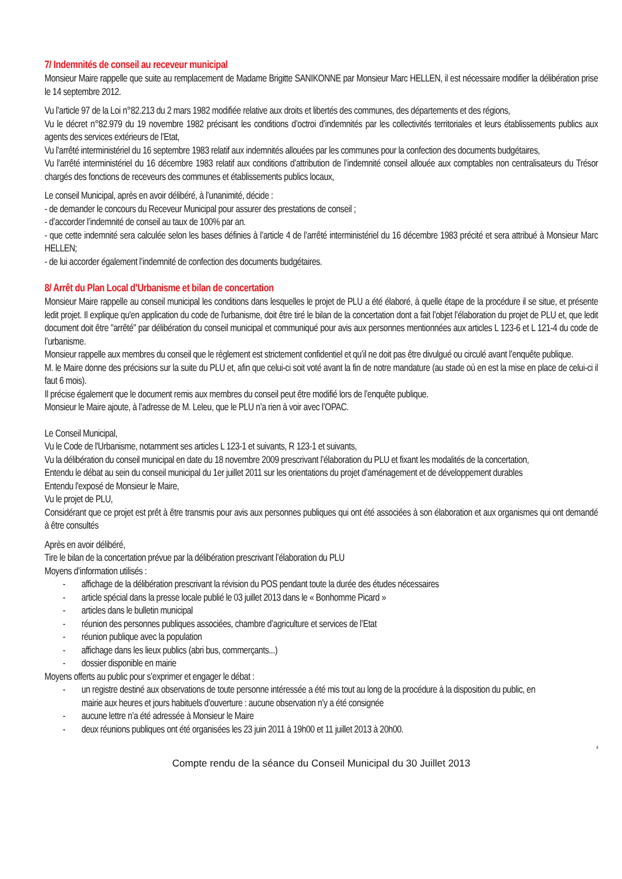7/ Indemnités de conseil au receveur municipal
Monsieur Maire rappelle que suite au remplacement de Madame Brigitte SANIKONNE par Monsieur Marc HELLEN, il est nécessaire modifier la délibération prise le 14 septembre 2012.
Vu l’article 97 de la Loi n°82.213 du 2 mars 1982 modifiée relative aux droits et libertés des communes, des départements et des régions,
Vu le décret n°82.979 du 19 novembre 1982 précisant les conditions d’octroi d’indemnités par les collectivités territoriales et leurs établissements publics aux agents des services extérieurs de l’Etat,
Vu l’arrêté interministériel du 16 septembre 1983 relatif aux indemnités allouées par les communes pour la confection des documents budgétaires,
Vu l’arrêté interministériel du 16 décembre 1983 relatif aux conditions d’attribution de l’indemnité conseil allouée aux comptables non centralisateurs du Trésor chargés des fonctions de receveurs des communes et établissements publics locaux,
Le conseil Municipal, après en avoir délibéré, à l’unanimité, décide :
- de demander le concours du Receveur Municipal pour assurer des prestations de conseil ;
- d’accorder l’indemnité de conseil au taux de 100% par an.
- que cette indemnité sera calculée selon les bases définies à l’article 4 de l’arrêté interministériel du 16 décembre 1983 précité et sera attribué à Monsieur Marc HELLEN;
- de lui accorder également l’indemnité de confection des documents budgétaires.
8/ Arrêt du Plan Local d’Urbanisme et bilan de concertation
Monsieur Maire rappelle au conseil municipal les conditions dans lesquelles le projet de PLU a été élaboré, à quelle étape de la procédure il se situe, et présente ledit projet. Il explique qu'en application du code de l'urbanisme, doit être tiré le bilan de la concertation dont a fait l’objet l’élaboration du projet de PLU et, que ledit document doit être "arrêté" par délibération du conseil municipal et communiqué pour avis aux personnes mentionnées aux articles L 123-6 et L 121-4 du code de l’urbanisme.
Monsieur rappelle aux membres du conseil que le règlement est strictement confidentiel et qu’il ne doit pas être divulgué ou circulé avant l’enquête publique.
M. le Maire donne des précisions sur la suite du PLU et, afin que celui-ci soit voté avant la fin de notre mandature (au stade où en est la mise en place de celui-ci il faut 6 mois).
Il précise également que le document remis aux membres du conseil peut être modifié lors de l’enquête publique.
Monsieur le Maire ajoute, à l’adresse de M. Leleu, que le PLU n’a rien à voir avec l’OPAC.
Le Conseil Municipal,
Vu le Code de l'Urbanisme, notamment ses articles L 123-1 et suivants, R 123-1 et suivants,
Vu la délibération du conseil municipal en date du 18 novembre 2009 prescrivant l’élaboration du PLU et fixant les modalités de la concertation,
Entendu le débat au sein du conseil municipal du 1er juillet 2011 sur les orientations du projet d’aménagement et de développement durables
Entendu l'exposé de Monsieur le Maire,
Vu le projet de PLU,
Considérant que ce projet est prêt à être transmis pour avis aux personnes publiques qui ont été associées à son élaboration et aux organismes qui ont demandé à être consultés
Après en avoir délibéré,
Tire le bilan de la concertation prévue par la délibération prescrivant l’élaboration du PLU
Moyens d’information utilisés :
- affichage de la délibération prescrivant la révision du POS pendant toute la durée des études nécessaires
- article spécial dans la presse locale publié le 03 juillet 2013 dans le « Bonhomme Picard »
- articles dans le bulletin municipal
- réunion des personnes publiques associées, chambre d’agriculture et services de l’Etat
- réunion publique avec la population
- affichage dans les lieux publics (abri bus, commerçants...)
- dossier disponible en mairie
Moyens offerts au public pour s’exprimer et engager le débat :
- un registre destiné aux observations de toute personne intéressée a été mis tout au long de la procédure à la disposition du public, en mairie aux heures et jours habituels d’ouverture : aucune observation n’y a été consignée
- aucune lettre n’a été adressée à Monsieur le Maire
- deux réunions publiques ont été organisées les 23 juin 2011 à 19h00 et 11 juillet 2013 à 20h00.
4
Compte rendu de la séance du Conseil Municipal du 30 Juillet 2013